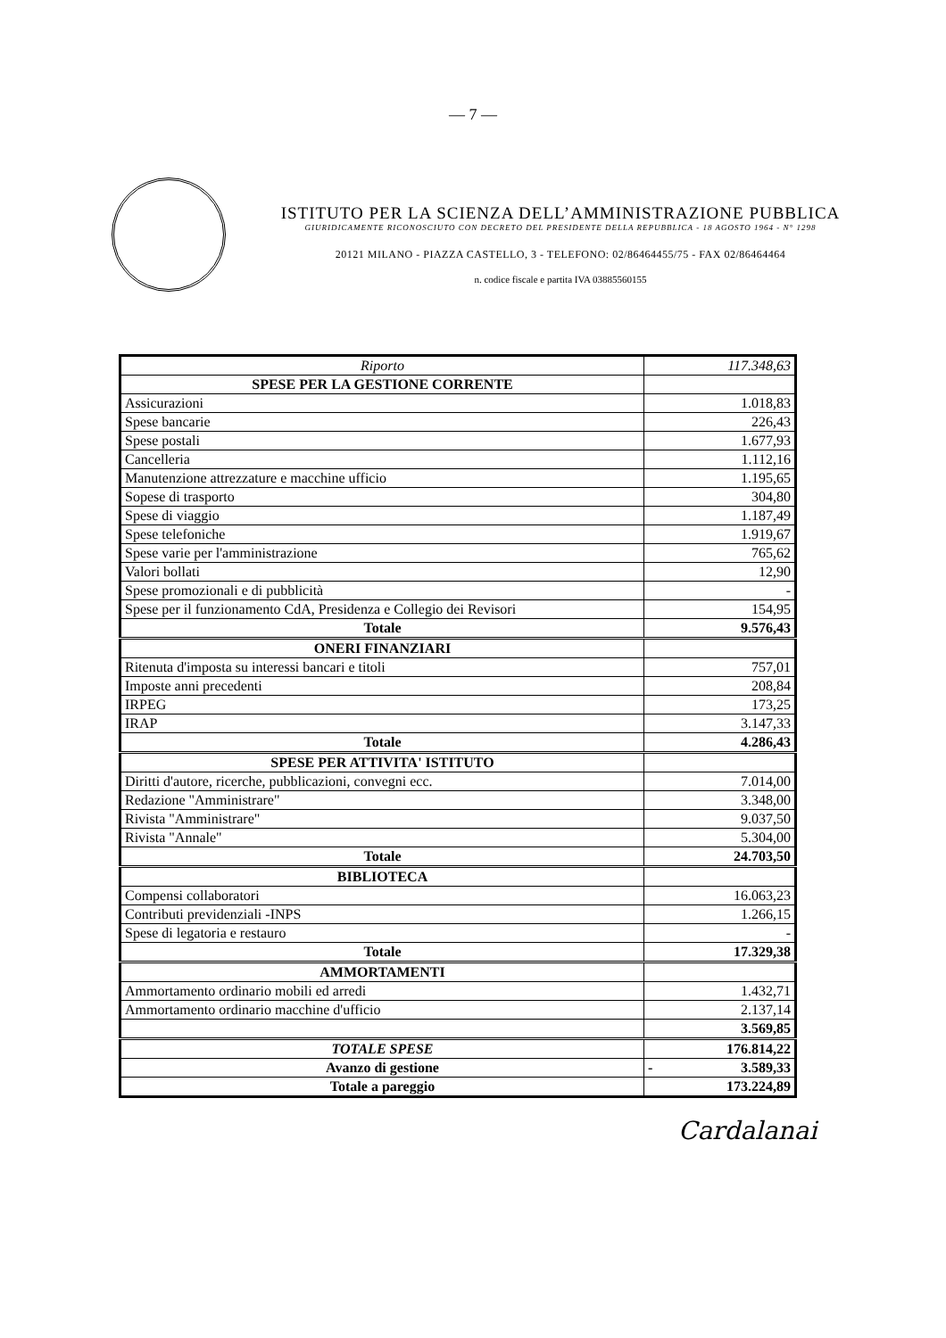— 7 —
ISTITUTO PER LA SCIENZA DELL’AMMINISTRAZIONE PUBBLICA
GIURIDICAMENTE RICONOSCIUTO CON DECRETO DEL PRESIDENTE DELLA REPUBBLICA - 18 AGOSTO 1964 - N° 1298
20121 MILANO - PIAZZA CASTELLO, 3 - TELEFONO: 02/86464455/75 - FAX 02/86464464
n. codice fiscale e partita IVA 03885560155
| Riporto | 117.348,63 |
| SPESE PER LA GESTIONE CORRENTE | |
| Assicurazioni | 1.018,83 |
| Spese bancarie | 226,43 |
| Spese postali | 1.677,93 |
| Cancelleria | 1.112,16 |
| Manutenzione attrezzature e macchine ufficio | 1.195,65 |
| Sopese di trasporto | 304,80 |
| Spese di viaggio | 1.187,49 |
| Spese telefoniche | 1.919,67 |
| Spese varie per l'amministrazione | 765,62 |
| Valori bollati | 12,90 |
| Spese promozionali e di pubblicità | - |
| Spese per il funzionamento CdA, Presidenza e Collegio dei Revisori | 154,95 |
| Totale | 9.576,43 |
| ONERI FINANZIARI | |
| Ritenuta d'imposta su interessi bancari e titoli | 757,01 |
| Imposte anni precedenti | 208,84 |
| IRPEG | 173,25 |
| IRAP | 3.147,33 |
| Totale | 4.286,43 |
| SPESE PER ATTIVITA' ISTITUTO | |
| Diritti d'autore, ricerche, pubblicazioni, convegni ecc. | 7.014,00 |
| Redazione "Amministrare" | 3.348,00 |
| Rivista "Amministrare" | 9.037,50 |
| Rivista "Annale" | 5.304,00 |
| Totale | 24.703,50 |
| BIBLIOTECA | |
| Compensi collaboratori | 16.063,23 |
| Contributi previdenziali -INPS | 1.266,15 |
| Spese di legatoria e restauro | - |
| Totale | 17.329,38 |
| AMMORTAMENTI | |
| Ammortamento ordinario mobili ed arredi | 1.432,71 |
| Ammortamento ordinario macchine d'ufficio | 2.137,14 |
| | 3.569,85 |
| TOTALE SPESE | 176.814,22 |
| Avanzo di gestione | - 3.589,33 |
| Totale a pareggio | 173.224,89 |
Cardalanai